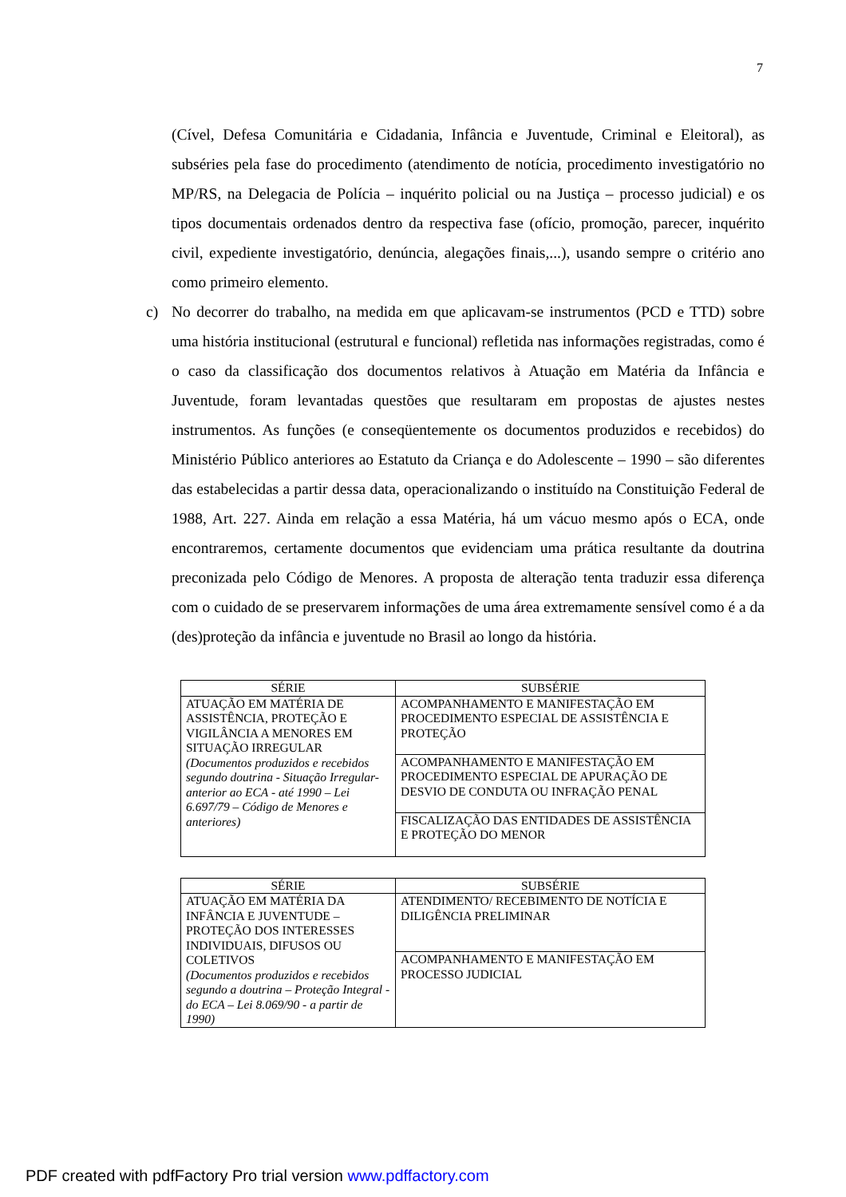7
(Cível, Defesa Comunitária e Cidadania, Infância e Juventude, Criminal e Eleitoral), as subséries pela fase do procedimento (atendimento de notícia, procedimento investigatório no MP/RS, na Delegacia de Polícia – inquérito policial ou na Justiça – processo judicial) e os tipos documentais ordenados dentro da respectiva fase (ofício, promoção, parecer, inquérito civil, expediente investigatório, denúncia, alegações finais,...), usando sempre o critério ano como primeiro elemento.
c) No decorrer do trabalho, na medida em que aplicavam-se instrumentos (PCD e TTD) sobre uma história institucional (estrutural e funcional) refletida nas informações registradas, como é o caso da classificação dos documentos relativos à Atuação em Matéria da Infância e Juventude, foram levantadas questões que resultaram em propostas de ajustes nestes instrumentos. As funções (e conseqüentemente os documentos produzidos e recebidos) do Ministério Público anteriores ao Estatuto da Criança e do Adolescente – 1990 – são diferentes das estabelecidas a partir dessa data, operacionalizando o instituído na Constituição Federal de 1988, Art. 227. Ainda em relação a essa Matéria, há um vácuo mesmo após o ECA, onde encontraremos, certamente documentos que evidenciam uma prática resultante da doutrina preconizada pelo Código de Menores. A proposta de alteração tenta traduzir essa diferença com o cuidado de se preservarem informações de uma área extremamente sensível como é a da (des)proteção da infância e juventude no Brasil ao longo da história.
| SÉRIE | SUBSÉRIE |
| --- | --- |
| ATUAÇÃO EM MATÉRIA DE ASSISTÊNCIA, PROTEÇÃO E VIGILÂNCIA A MENORES EM SITUAÇÃO IRREGULAR (Documentos produzidos e recebidos segundo doutrina - Situação Irregular- anterior ao ECA - até 1990 – Lei 6.697/79 – Código de Menores e anteriores) | ACOMPANHAMENTO E MANIFESTAÇÃO EM PROCEDIMENTO ESPECIAL DE ASSISTÊNCIA E PROTEÇÃO |
| | ACOMPANHAMENTO E MANIFESTAÇÃO EM PROCEDIMENTO ESPECIAL DE APURAÇÃO DE DESVIO DE CONDUTA OU INFRAÇÃO PENAL |
| | FISCALIZAÇÃO DAS ENTIDADES DE ASSISTÊNCIA E PROTEÇÃO DO MENOR |
| SÉRIE | SUBSÉRIE |
| --- | --- |
| ATUAÇÃO EM MATÉRIA DA INFÂNCIA E JUVENTUDE – PROTEÇÃO DOS INTERESSES INDIVIDUAIS, DIFUSOS OU COLETIVOS (Documentos produzidos e recebidos segundo a doutrina – Proteção Integral - do ECA – Lei 8.069/90 - a partir de 1990) | ATENDIMENTO/ RECEBIMENTO DE NOTÍCIA E DILIGÊNCIA PRELIMINAR |
| | ACOMPANHAMENTO E MANIFESTAÇÃO EM PROCESSO JUDICIAL |
PDF created with pdfFactory Pro trial version www.pdffactory.com